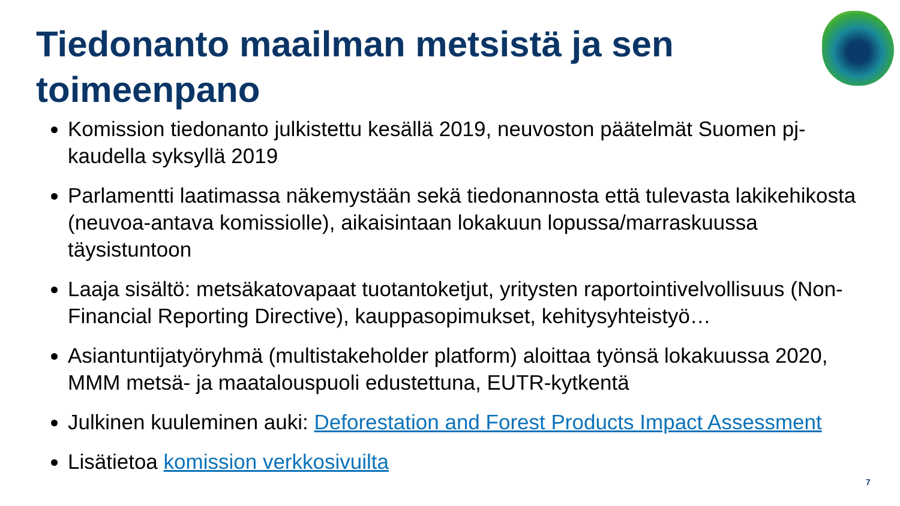Tiedonanto maailman metsistä ja sen toimeenpano
Komission tiedonanto julkistettu kesällä 2019, neuvoston päätelmät Suomen pj-kaudella syksyllä 2019
Parlamentti laatimassa näkemystään sekä tiedonannosta että tulevasta lakikehikosta (neuvoa-antava komissiolle), aikaisintaan lokakuun lopussa/marraskuussa täysistuntoon
Laaja sisältö: metsäkatovapaat tuotantoketjut, yritysten raportointivelvollisuus (Non-Financial Reporting Directive), kauppasopimukset, kehitysyhteistyö…
Asiantuntijatyöryhmä (multistakeholder platform) aloittaa työnsä lokakuussa 2020, MMM metsä- ja maatalouspuoli edustettuna, EUTR-kytkentä
Julkinen kuuleminen auki: Deforestation and Forest Products Impact Assessment
Lisätietoa komission verkkosivuilta
7